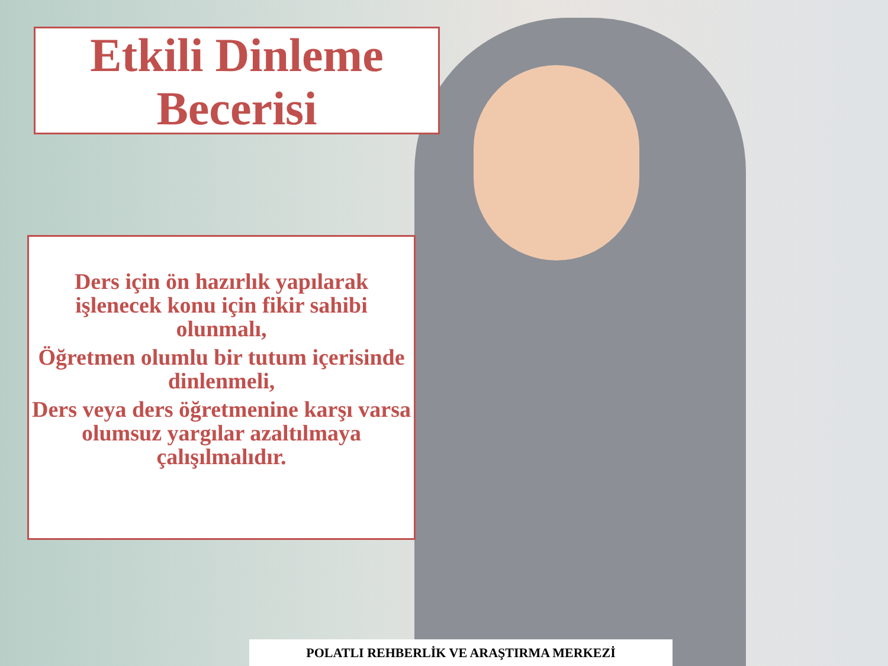Etkili Dinleme
Becerisi
Ders için ön hazırlık yapılarak işlenecek konu için fikir sahibi olunmalı,
Öğretmen olumlu bir tutum içerisinde dinlenmeli,
Ders veya ders öğretmenine karşı varsa olumsuz yargılar azaltılmaya çalışılmalıdır.
POLATLI REHBERLİK VE ARAŞTIRMA MERKEZİ